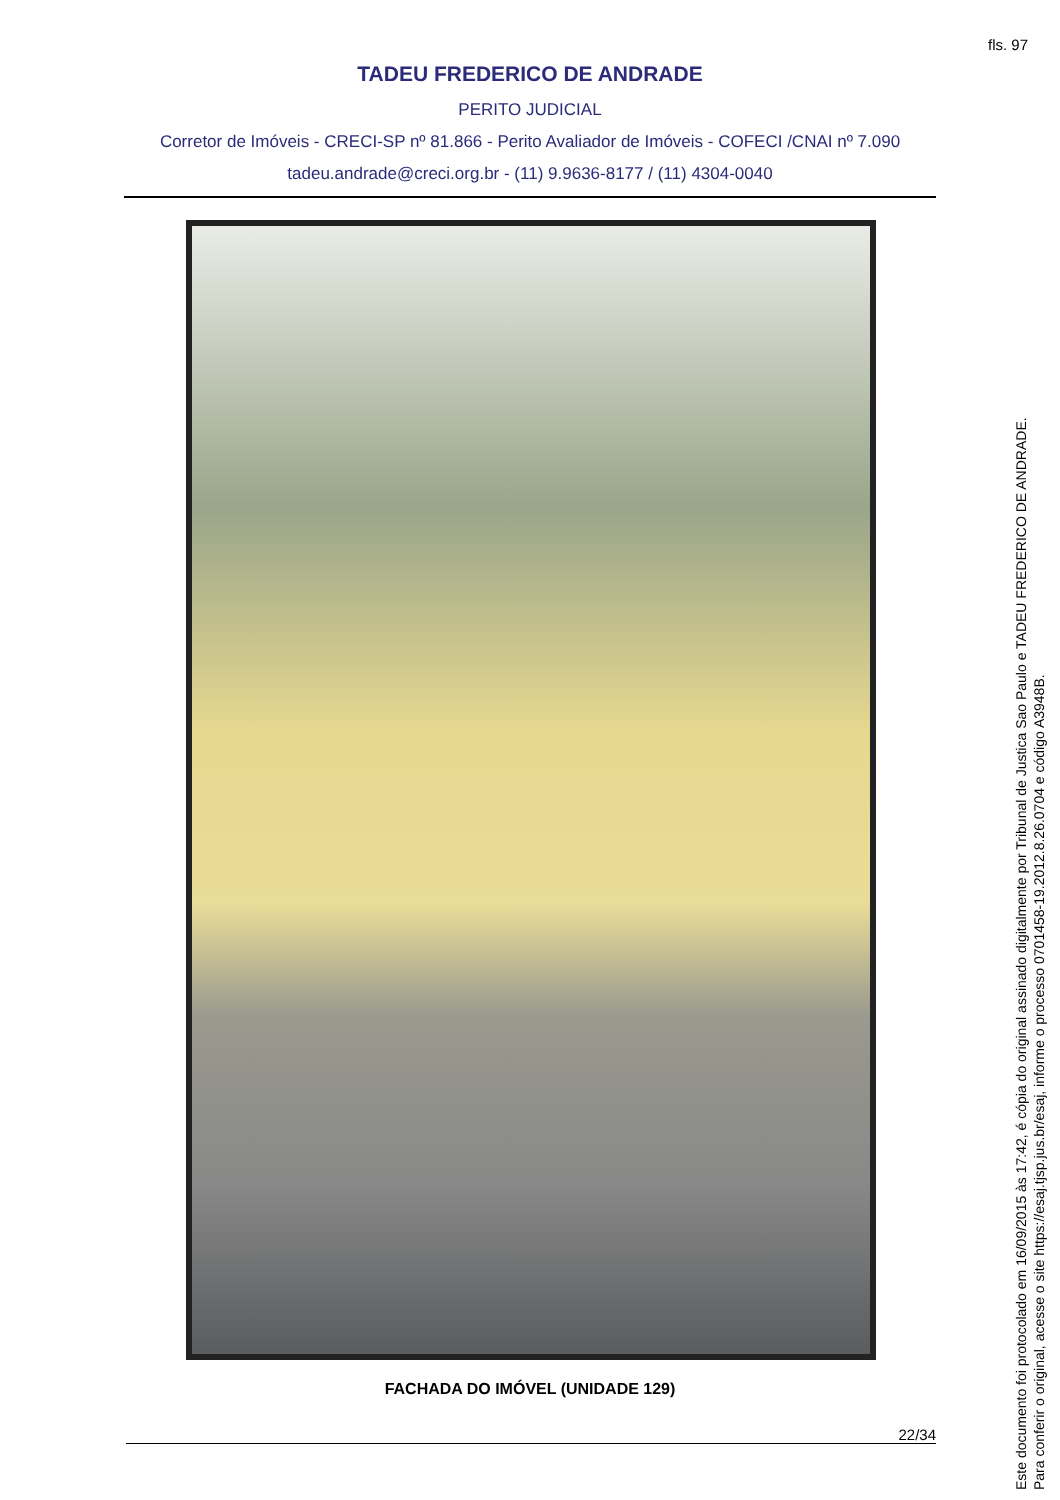fls. 97
TADEU FREDERICO DE ANDRADE
PERITO JUDICIAL
Corretor de Imóveis - CRECI-SP nº 81.866 - Perito Avaliador de Imóveis - COFECI /CNAI nº 7.090
tadeu.andrade@creci.org.br - (11) 9.9636-8177 / (11) 4304-0040
FACHADA DO IMÓVEL (UNIDADE 129)
22/34
Este documento foi protocolado em 16/09/2015 às 17:42, é cópia do original assinado digitalmente por Tribunal de Justica Sao Paulo e TADEU FREDERICO DE ANDRADE.
Para conferir o original, acesse o site https://esaj.tjsp.jus.br/esaj, informe o processo 0701458-19.2012.8.26.0704 e código A3948B.